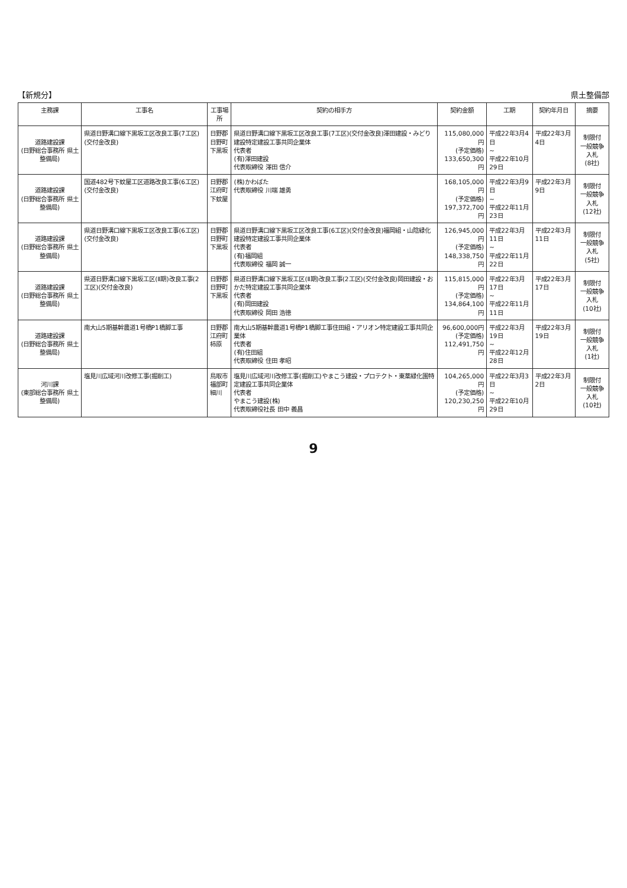【新規分】 県土整備部
| 主務課 | 工事名 | 工事場所 | 契約の相手方 | 契約金額 | 工期 | 契約年月日 | 摘要 |
| --- | --- | --- | --- | --- | --- | --- | --- |
| 道路建設課 (日野総合事務所 県土整備局) | 県道日野溝口線下黒坂工区改良工事(7工区)(交付金改良) | 日野郡 日野町 下黒坂 | 県道日野溝口線下黒坂工区改良工事(7工区)(交付金改良)澤田建設・みどり建設特定建設工事共同企業体 代表者 (有)澤田建設 代表取締役 澤田 信介 | 115,080,000円 (予定価格) 133,650,300円 | 平成22年3月4日 ~ 平成22年10月29日 | 平成22年3月4日 | 制限付 一般競争入札 (8社) |
| 道路建設課 (日野総合事務所 県土整備局) | 国道482号下蚊屋工区道路改良工事(6工区)(交付金改良) | 日野郡 江府町 下蚊屋 | (株)かわばた 代表取締役 川端 雄勇 | 168,105,000円 (予定価格) 197,372,700円 | 平成22年3月9日 ~ 平成22年11月23日 | 平成22年3月9日 | 制限付 一般競争入札 (12社) |
| 道路建設課 (日野総合事務所 県土整備局) | 県道日野溝口線下黒坂工区改良工事(6工区)(交付金改良) | 日野郡 日野町 下黒坂 | 県道日野溝口線下黒坂工区改良工事(6工区)(交付金改良)福岡組・山陰緑化建設特定建設工事共同企業体 代表者 (有)福岡組 代表取締役 福岡 誠一 | 126,945,000円 (予定価格) 148,338,750円 | 平成22年3月11日 ~ 平成22年11月22日 | 平成22年3月11日 | 制限付 一般競争入札 (5社) |
| 道路建設課 (日野総合事務所 県土整備局) | 県道日野溝口線下黒坂工区(Ⅱ期)改良工事(2工区)(交付金改良) | 日野郡 日野町 下黒坂 | 県道日野溝口線下黒坂工区(Ⅱ期)改良工事(2工区)(交付金改良)岡田建設・おかだ特定建設工事共同企業体 代表者 (有)岡田建設 代表取締役 岡田 浩徳 | 115,815,000円 (予定価格) 134,864,100円 | 平成22年3月17日 ~ 平成22年11月11日 | 平成22年3月17日 | 制限付 一般競争入札 (10社) |
| 道路建設課 (日野総合事務所 県土整備局) | 南大山5期基幹農道1号橋P1橋脚工事 | 日野郡 江府町 柿原 | 南大山5期基幹農道1号橋P1橋脚工事住田組・アリオン特定建設工事共同企業体 代表者 (有)住田組 代表取締役 住田 孝昭 | 96,600,000円 (予定価格) 112,491,750円 | 平成22年3月19日 ~ 平成22年12月28日 | 平成22年3月19日 | 制限付 一般競争入札 (1社) |
| 河川課 (東部総合事務所 県土整備局) | 塩見川広域河川改修工事(掘削工) | 鳥取市 福部町 細川 | 塩見川広域河川改修工事(掘削工)やまこう建設・プロテクト・東薬緑化園特定建設工事共同企業体 代表者 やまこう建設(株) 代表取締役社長 田中 義昌 | 104,265,000円 (予定価格) 120,230,250円 | 平成22年3月3日 ~ 平成22年10月29日 | 平成22年3月2日 | 制限付 一般競争入札 (10社) |
9